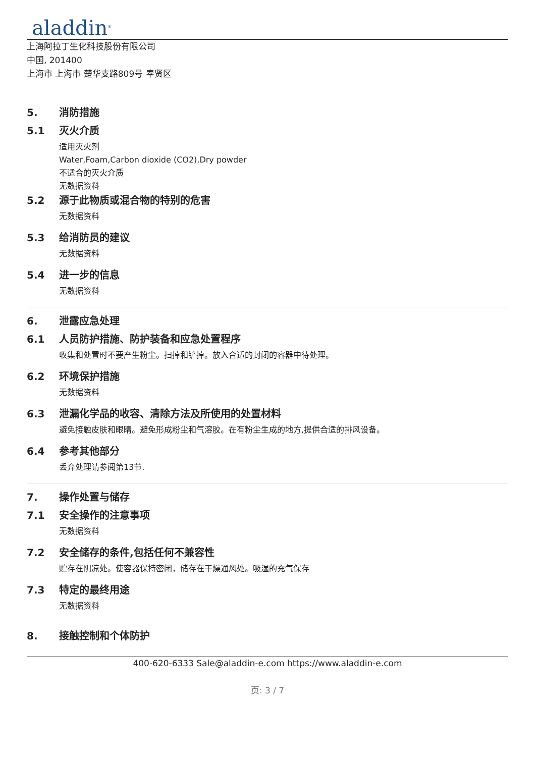aladdin<sup>®</sup>
上海阿拉丁生化科技股份有限公司
中国, 201400
上海市 上海市 楚华支路809号 奉贤区
5. 消防措施
5.1 灭火介质
适用灭火剂
Water,Foam,Carbon dioxide (CO2),Dry powder
不适合的灭火介质
无数据资料
5.2 源于此物质或混合物的特别的危害
无数据资料
5.3 给消防员的建议
无数据资料
5.4 进一步的信息
无数据资料
6. 泄露应急处理
6.1 人员防护措施、防护装备和应急处置程序
收集和处置时不要产生粉尘。扫掉和铲掉。放入合适的封闭的容器中待处理。
6.2 环境保护措施
无数据资料
6.3 泄漏化学品的收容、清除方法及所使用的处置材料
避免接触皮肤和眼睛。避免形成粉尘和气溶胶。在有粉尘生成的地方,提供合适的排风设备。
6.4 参考其他部分
丢弃处理请参阅第13节.
7. 操作处置与储存
7.1 安全操作的注意事项
无数据资料
7.2 安全储存的条件,包括任何不兼容性
贮存在阴凉处。使容器保持密闭，储存在干燥通风处。吸湿的充气保存
7.3 特定的最终用途
无数据资料
8. 接触控制和个体防护
400-620-6333 Sale@aladdin-e.com https://www.aladdin-e.com
页: 3 / 7